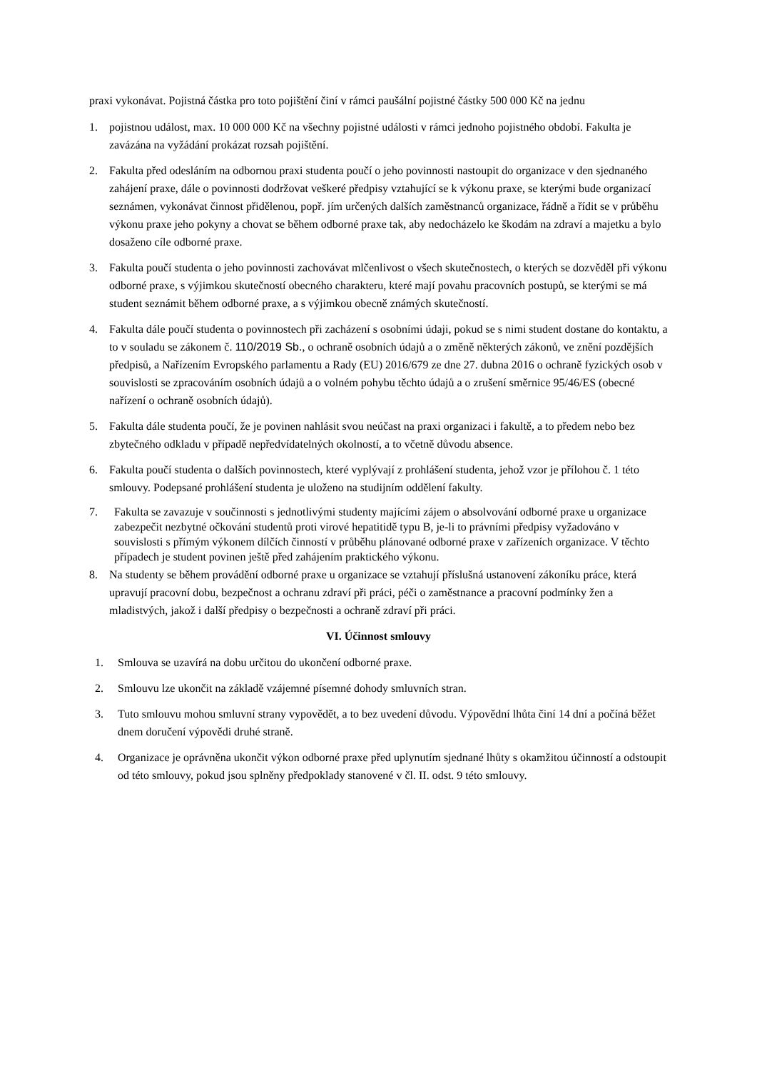praxi vykonávat. Pojistná částka pro toto pojištění činí v rámci paušální pojistné částky 500 000 Kč na jednu
1. pojistnou událost, max. 10 000 000 Kč na všechny pojistné události v rámci jednoho pojistného období. Fakulta je zavázána na vyžádání prokázat rozsah pojištění.
2. Fakulta před odesláním na odbornou praxi studenta poučí o jeho povinnosti nastoupit do organizace v den sjednaného zahájení praxe, dále o povinnosti dodržovat veškeré předpisy vztahující se k výkonu praxe, se kterými bude organizací seznámen, vykonávat činnost přidělenou, popř. jím určených dalších zaměstnanců organizace, řádně a řídit se v průběhu výkonu praxe jeho pokyny a chovat se během odborné praxe tak, aby nedocházelo ke škodám na zdraví a majetku a bylo dosaženo cíle odborné praxe.
3. Fakulta poučí studenta o jeho povinnosti zachovávat mlčenlivost o všech skutečnostech, o kterých se dozvěděl při výkonu odborné praxe, s výjimkou skutečností obecného charakteru, které mají povahu pracovních postupů, se kterými se má student seznámit během odborné praxe, a s výjimkou obecně známých skutečností.
4. Fakulta dále poučí studenta o povinnostech při zacházení s osobními údaji, pokud se s nimi student dostane do kontaktu, a to v souladu se zákonem č. 110/2019 Sb., o ochraně osobních údajů a o změně některých zákonů, ve znění pozdějších předpisů, a Nařízením Evropského parlamentu a Rady (EU) 2016/679 ze dne 27. dubna 2016 o ochraně fyzických osob v souvislosti se zpracováním osobních údajů a o volném pohybu těchto údajů a o zrušení směrnice 95/46/ES (obecné nařízení o ochraně osobních údajů).
5. Fakulta dále studenta poučí, že je povinen nahlásit svou neúčast na praxi organizaci i fakultě, a to předem nebo bez zbytečného odkladu v případě nepředvídatelných okolností, a to včetně důvodu absence.
6. Fakulta poučí studenta o dalších povinnostech, které vyplývají z prohlášení studenta, jehož vzor je přílohou č. 1 této smlouvy. Podepsané prohlášení studenta je uloženo na studijním oddělení fakulty.
7. Fakulta se zavazuje v součinnosti s jednotlivými studenty majícími zájem o absolvování odborné praxe u organizace zabezpečit nezbytné očkování studentů proti virové hepatitidě typu B, je-li to právními předpisy vyžadováno v souvislosti s přímým výkonem dílčích činností v průběhu plánované odborné praxe v zařízeních organizace. V těchto případech je student povinen ještě před zahájením praktického výkonu.
8. Na studenty se během provádění odborné praxe u organizace se vztahují příslušná ustanovení zákoníku práce, která upravují pracovní dobu, bezpečnost a ochranu zdraví při práci, péči o zaměstnance a pracovní podmínky žen a mladistvých, jakož i další předpisy o bezpečnosti a ochraně zdraví při práci.
VI. Účinnost smlouvy
1. Smlouva se uzavírá na dobu určitou do ukončení odborné praxe.
2. Smlouvu lze ukončit na základě vzájemné písemné dohody smluvních stran.
3. Tuto smlouvu mohou smluvní strany vypovědět, a to bez uvedení důvodu. Výpovědní lhůta činí 14 dní a počíná běžet dnem doručení výpovědi druhé straně.
4. Organizace je oprávněna ukončit výkon odborné praxe před uplynutím sjednané lhůty s okamžitou účinností a odstoupit od této smlouvy, pokud jsou splněny předpoklady stanovené v čl. II. odst. 9 této smlouvy.